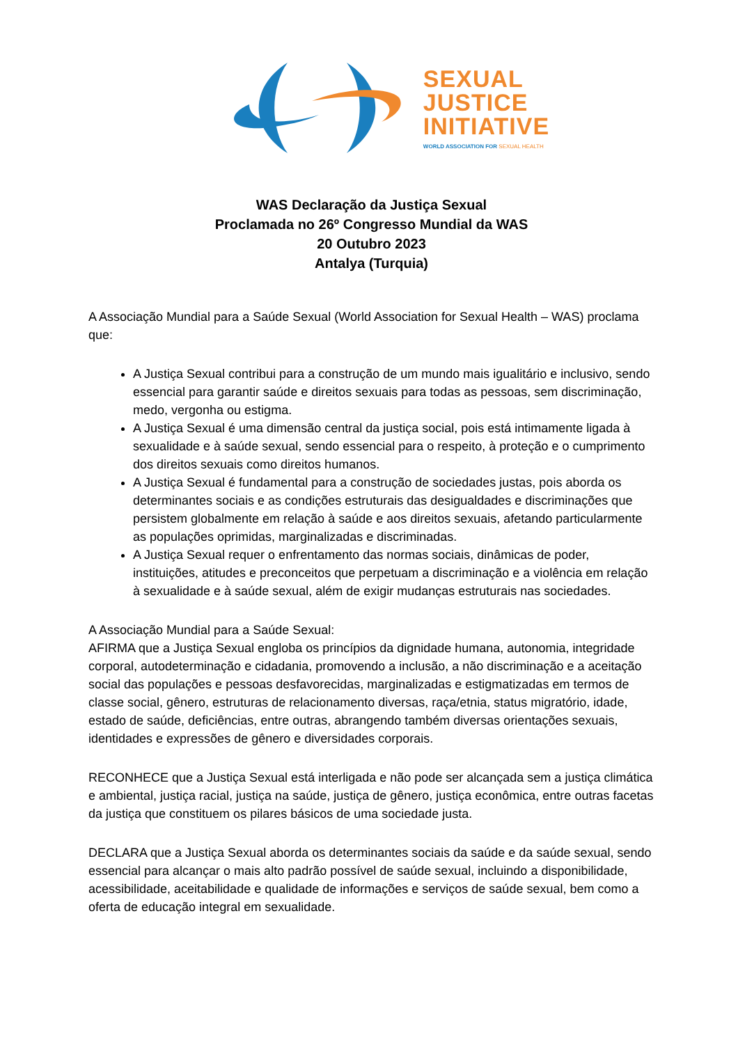SEXUAL
JUSTICE
INITIATIVE
WORLD ASSOCIATION FOR SEXUAL HEALTH
WAS Declaração da Justiça Sexual
Proclamada no 26º Congresso Mundial da WAS
20 Outubro 2023
Antalya (Turquia)
A Associação Mundial para a Saúde Sexual (World Association for Sexual Health – WAS) proclama que:
A Justiça Sexual contribui para a construção de um mundo mais igualitário e inclusivo, sendo essencial para garantir saúde e direitos sexuais para todas as pessoas, sem discriminação, medo, vergonha ou estigma.
A Justiça Sexual é uma dimensão central da justiça social, pois está intimamente ligada à sexualidade e à saúde sexual, sendo essencial para o respeito, à proteção e o cumprimento dos direitos sexuais como direitos humanos.
A Justiça Sexual é fundamental para a construção de sociedades justas, pois aborda os determinantes sociais e as condições estruturais das desigualdades e discriminações que persistem globalmente em relação à saúde e aos direitos sexuais, afetando particularmente as populações oprimidas, marginalizadas e discriminadas.
A Justiça Sexual requer o enfrentamento das normas sociais, dinâmicas de poder, instituições, atitudes e preconceitos que perpetuam a discriminação e a violência em relação à sexualidade e à saúde sexual, além de exigir mudanças estruturais nas sociedades.
A Associação Mundial para a Saúde Sexual:
AFIRMA que a Justiça Sexual engloba os princípios da dignidade humana, autonomia, integridade corporal, autodeterminação e cidadania, promovendo a inclusão, a não discriminação e a aceitação social das populações e pessoas desfavorecidas, marginalizadas e estigmatizadas em termos de classe social, gênero, estruturas de relacionamento diversas, raça/etnia, status migratório, idade, estado de saúde, deficiências, entre outras, abrangendo também diversas orientações sexuais, identidades e expressões de gênero e diversidades corporais.
RECONHECE que a Justiça Sexual está interligada e não pode ser alcançada sem a justiça climática e ambiental, justiça racial, justiça na saúde, justiça de gênero, justiça econômica, entre outras facetas da justiça que constituem os pilares básicos de uma sociedade justa.
DECLARA que a Justiça Sexual aborda os determinantes sociais da saúde e da saúde sexual, sendo essencial para alcançar o mais alto padrão possível de saúde sexual, incluindo a disponibilidade, acessibilidade, aceitabilidade e qualidade de informações e serviços de saúde sexual, bem como a oferta de educação integral em sexualidade.